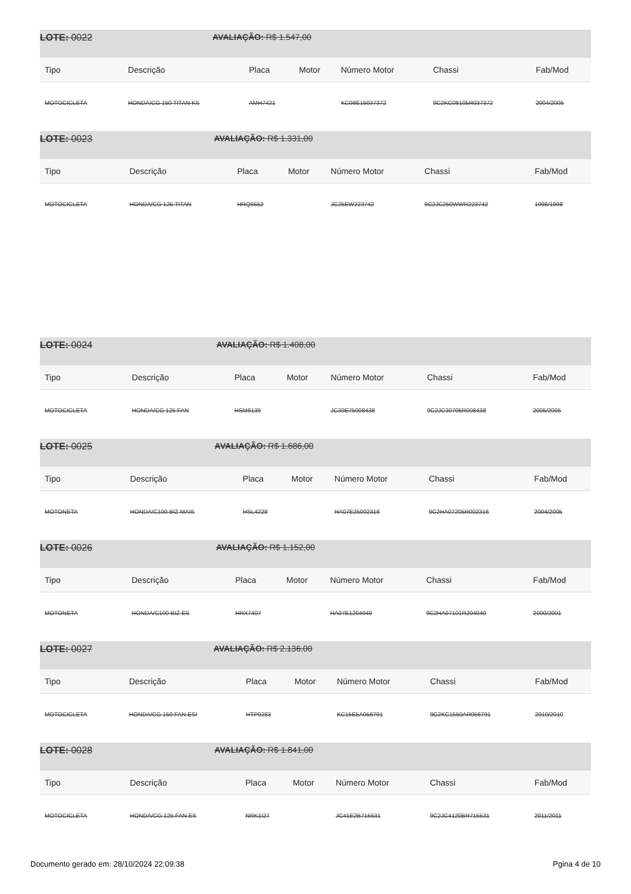| LOTE: 0022 | AVALIAÇÃO: R$ 1.547,00 | | | | | |
| Tipo | Descrição | Placa | Motor | Número Motor | Chassi | Fab/Mod |
| MOTOCICLETA | HONDA/CG 150 TITAN KS | AMH7421 | | KC08E15037372 | 9C2KC08105R037372 | 2004/2005 |
| LOTE: 0023 | AVALIAÇÃO: R$ 1.331,00 | | | | | |
| Tipo | Descrição | Placa | Motor | Número Motor | Chassi | Fab/Mod |
| MOTOCICLETA | HONDA/CG 125 TITAN | HRQ9552 | | JC25EW223742 | 9C2JC250WWR223742 | 1998/1998 |
| LOTE: 0024 | AVALIAÇÃO: R$ 1.408,00 | | | | | |
| Tipo | Descrição | Placa | Motor | Número Motor | Chassi | Fab/Mod |
| MOTOCICLETA | HONDA/CG 125 FAN | HSM6139 | | JC30E75008438 | 9C2JC30705R008438 | 2005/2005 |
| LOTE: 0025 | AVALIAÇÃO: R$ 1.686,00 | | | | | |
| Tipo | Descrição | Placa | Motor | Número Motor | Chassi | Fab/Mod |
| MOTONETA | HONDA/C100 BIZ MAIS | HSL4228 | | HA07E25002316 | 9C2HA07205R002316 | 2004/2005 |
| LOTE: 0026 | AVALIAÇÃO: R$ 1.152,00 | | | | | |
| Tipo | Descrição | Placa | Motor | Número Motor | Chassi | Fab/Mod |
| MOTONETA | HONDA/C100 BIZ ES | HRX7407 | | HA07E1204949 | 9C2HA07101R204949 | 2000/2001 |
| LOTE: 0027 | AVALIAÇÃO: R$ 2.136,00 | | | | | |
| Tipo | Descrição | Placa | Motor | Número Motor | Chassi | Fab/Mod |
| MOTOCICLETA | HONDA/CG 150 FAN ESI | HTP9283 | | KC15E5A056791 | 9C2KC1550AR056791 | 2010/2010 |
| LOTE: 0028 | AVALIAÇÃO: R$ 1.841,00 | | | | | |
| Tipo | Descrição | Placa | Motor | Número Motor | Chassi | Fab/Mod |
| MOTOCICLETA | HONDA/CG 125 FAN ES | NRK1I27 | | JC41E2B715531 | 9C2JC4120BR715531 | 2011/2011 |
Documento gerado em: 28/10/2024 22:09:38 Pgina 4 de 10